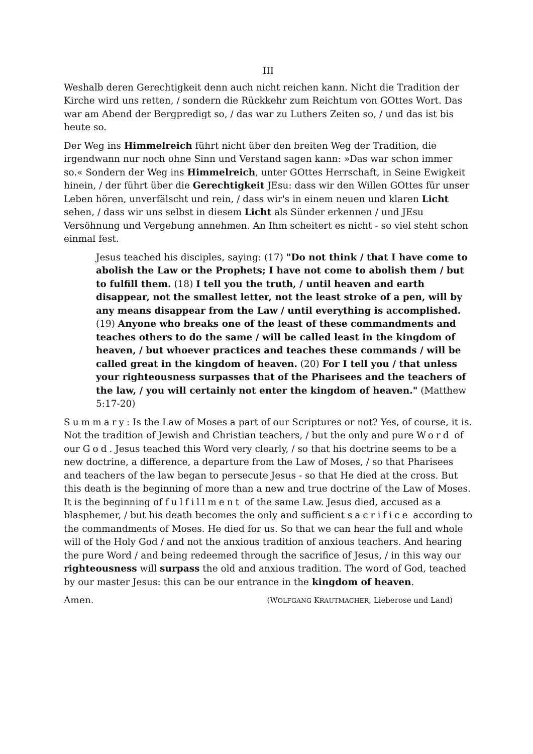III
Weshalb deren Gerechtigkeit denn auch nicht reichen kann. Nicht die Tradition der Kirche wird uns retten, / sondern die Rückkehr zum Reichtum von GOttes Wort. Das war am Abend der Bergpredigt so, / das war zu Luthers Zeiten so, / und das ist bis heute so.
Der Weg ins Himmelreich führt nicht über den breiten Weg der Tradition, die irgendwann nur noch ohne Sinn und Verstand sagen kann: »Das war schon immer so.« Sondern der Weg ins Himmelreich, unter GOttes Herrschaft, in Seine Ewigkeit hinein, / der führt über die Gerechtigkeit JEsu: dass wir den Willen GOttes für unser Leben hören, unverfälscht und rein, / dass wir's in einem neuen und klaren Licht sehen, / dass wir uns selbst in diesem Licht als Sünder erkennen / und JEsu Versöhnung und Vergebung annehmen. An Ihm scheitert es nicht - so viel steht schon einmal fest.
Jesus teached his disciples, saying: (17) "Do not think / that I have come to abolish the Law or the Prophets; I have not come to abolish them / but to fulfill them. (18) I tell you the truth, / until heaven and earth disappear, not the smallest letter, not the least stroke of a pen, will by any means disappear from the Law / until everything is accomplished. (19) Anyone who breaks one of the least of these commandments and teaches others to do the same / will be called least in the kingdom of heaven, / but whoever practices and teaches these commands / will be called great in the kingdom of heaven. (20) For I tell you / that unless your righteousness surpasses that of the Pharisees and the teachers of the law, / you will certainly not enter the kingdom of heaven." (Matthew 5:17-20)
Summary: Is the Law of Moses a part of our Scriptures or not? Yes, of course, it is. Not the tradition of Jewish and Christian teachers, / but the only and pure Word of our God. Jesus teached this Word very clearly, / so that his doctrine seems to be a new doctrine, a difference, a departure from the Law of Moses, / so that Pharisees and teachers of the law began to persecute Jesus - so that He died at the cross. But this death is the beginning of more than a new and true doctrine of the Law of Moses. It is the beginning of fulfillment of the same Law. Jesus died, accused as a blasphemer, / but his death becomes the only and sufficient sacrifice according to the commandments of Moses. He died for us. So that we can hear the full and whole will of the Holy God / and not the anxious tradition of anxious teachers. And hearing the pure Word / and being redeemed through the sacrifice of Jesus, / in this way our righteousness will surpass the old and anxious tradition. The word of God, teached by our master Jesus: this can be our entrance in the kingdom of heaven.
Amen. (WOLFGANG KRAUTMACHER, Lieberose und Land)